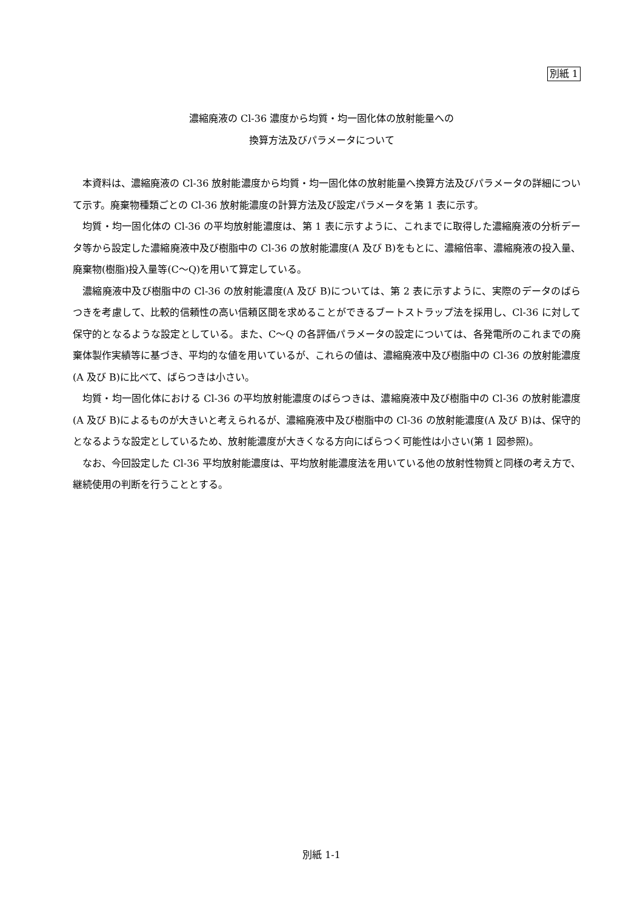別紙 1
濃縮廃液の Cl-36 濃度から均質・均一固化体の放射能量への
換算方法及びパラメータについて
本資料は、濃縮廃液の Cl-36 放射能濃度から均質・均一固化体の放射能量へ換算方法及びパラメータの詳細について示す。廃棄物種類ごとの Cl-36 放射能濃度の計算方法及び設定パラメータを第 1 表に示す。
均質・均一固化体の Cl-36 の平均放射能濃度は、第 1 表に示すように、これまでに取得した濃縮廃液の分析データ等から設定した濃縮廃液中及び樹脂中の Cl-36 の放射能濃度(A 及び B)をもとに、濃縮倍率、濃縮廃液の投入量、廃棄物(樹脂)投入量等(C～Q)を用いて算定している。
濃縮廃液中及び樹脂中の Cl-36 の放射能濃度(A 及び B)については、第 2 表に示すように、実際のデータのばらつきを考慮して、比較的信頼性の高い信頼区間を求めることができるブートストラップ法を採用し、Cl-36 に対して保守的となるような設定としている。また、C～Q の各評価パラメータの設定については、各発電所のこれまでの廃棄体製作実績等に基づき、平均的な値を用いているが、これらの値は、濃縮廃液中及び樹脂中の Cl-36 の放射能濃度(A 及び B)に比べて、ばらつきは小さい。
均質・均一固化体における Cl-36 の平均放射能濃度のばらつきは、濃縮廃液中及び樹脂中の Cl-36 の放射能濃度(A 及び B)によるものが大きいと考えられるが、濃縮廃液中及び樹脂中の Cl-36 の放射能濃度(A 及び B)は、保守的となるような設定としているため、放射能濃度が大きくなる方向にばらつく可能性は小さい(第 1 図参照)。
なお、今回設定した Cl-36 平均放射能濃度は、平均放射能濃度法を用いている他の放射性物質と同様の考え方で、継続使用の判断を行うこととする。
別紙 1-1